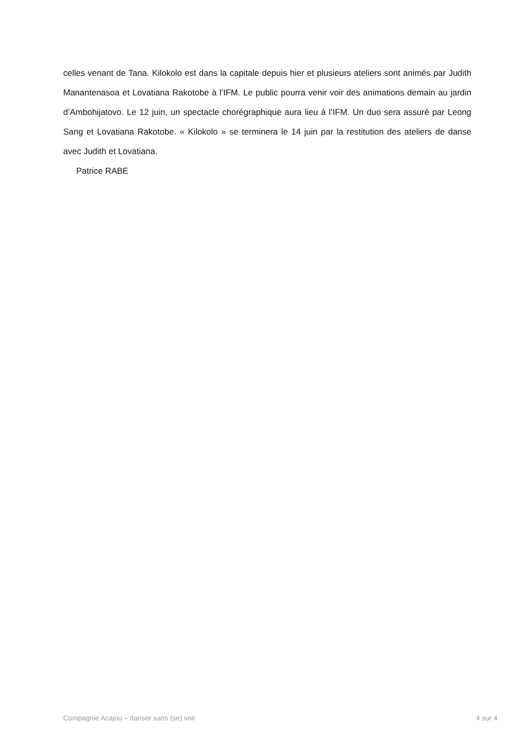celles venant de Tana. Kilokolo est dans la capitale depuis hier et plusieurs ateliers sont animés par Judith Manantenasoa et Lovatiana Rakotobe à l’IFM. Le public pourra venir voir des animations demain au jardin d’Ambohijatovo. Le 12 juin, un spectacle chorégraphique aura lieu à l’IFM. Un duo sera assuré par Leong Sang et Lovatiana Rakotobe. « Kilokolo » se terminera le 14 juin par la restitution des ateliers de danse avec Judith et Lovatiana.
Patrice RABE
Compagnie Acajou – danser sans (se) voir 4 sur 4